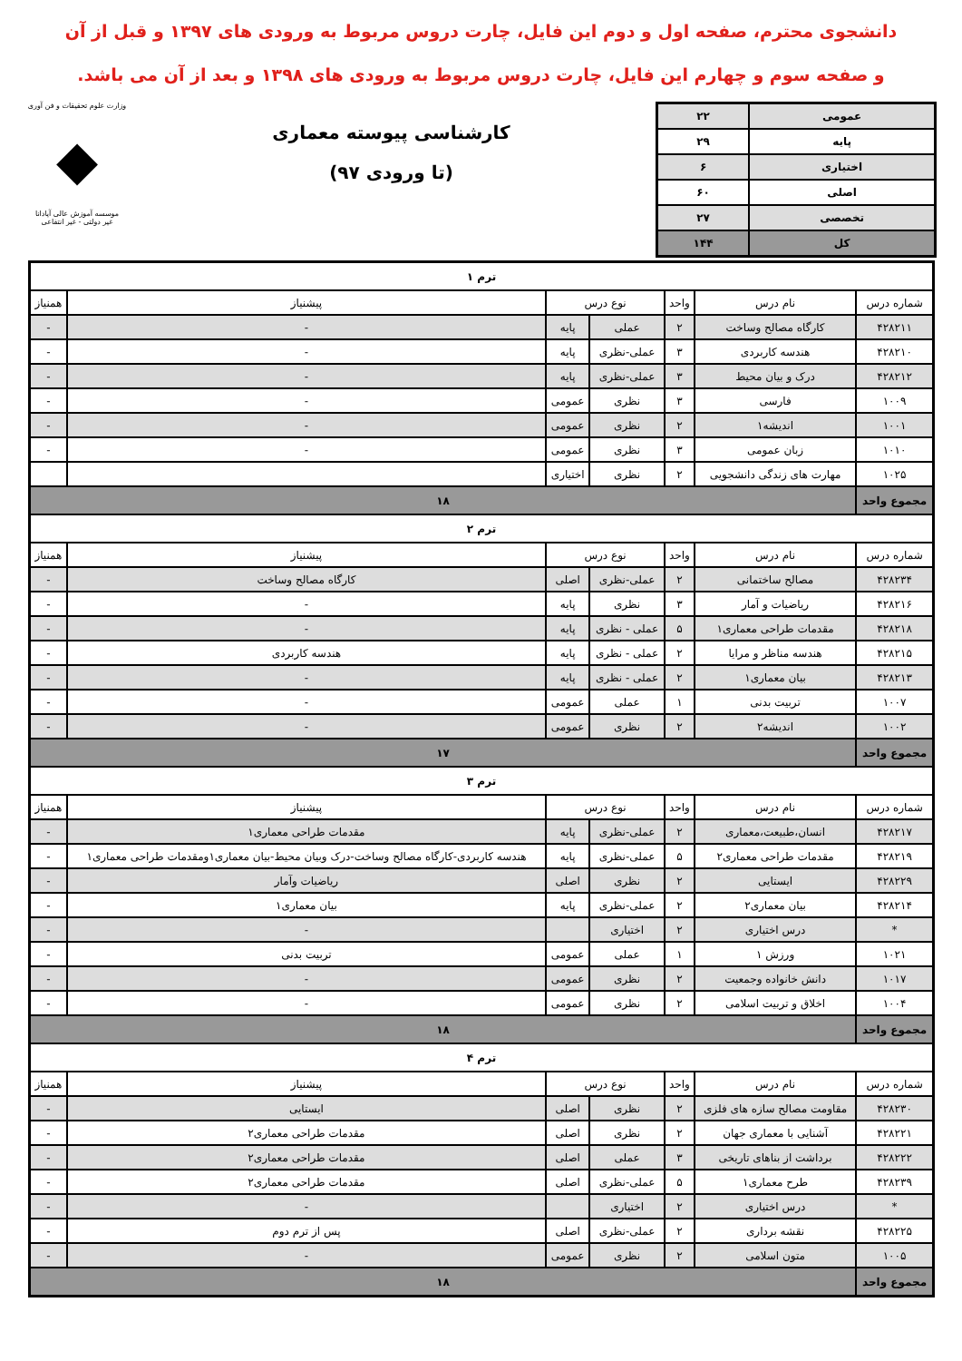دانشجوی محترم، صفحه اول و دوم این فایل، چارت دروس مربوط به ورودی های ۱۳۹۷ و قبل از آن
و صفحه سوم و چهارم این فایل، چارت دروس مربوط به ورودی های ۱۳۹۸ و بعد از آن می باشد.
| عمومی | ۲۲ |
| پایه | ۲۹ |
| اختیاری | ۶ |
| اصلی | ۶۰ |
| تخصصی | ۲۷ |
| کل | ۱۴۴ |
کارشناسی پیوسته معماری
(تا ورودی ۹۷)
وزارت علوم تحقیقات و فن آوری
◆
موسسه آموزش عالی آپادانا
غیر دولتی - غیر انتفاعی
| ترم ۱ | | | | | | |
| شماره درس | نام درس | واحد | نوع درس | | پیشنیاز | همنیاز |
| ۴۲۸۲۱۱ | کارگاه مصالح وساخت | ۲ | عملی | پایه | - | - |
| ۴۲۸۲۱۰ | هندسه کاربردی | ۳ | عملی-نظری | پایه | - | - |
| ۴۲۸۲۱۲ | درک و بیان محیط | ۳ | عملی-نظری | پایه | - | - |
| ۱۰۰۹ | فارسی | ۳ | نظری | عمومی | - | - |
| ۱۰۰۱ | اندیشه۱ | ۲ | نظری | عمومی | - | - |
| ۱۰۱۰ | زبان عمومی | ۳ | نظری | عمومی | - | - |
| ۱۰۲۵ | مهارت های زندگی دانشجویی | ۲ | نظری | اختیاری | | |
| مجموع واحد | ۱۸ | | | | | |
| ترم ۲ | | | | | | |
| شماره درس | نام درس | واحد | نوع درس | | پیشنیاز | همنیاز |
| ۴۲۸۲۳۴ | مصالح ساختمانی | ۲ | عملی-نظری | اصلی | کارگاه مصالح وساخت | - |
| ۴۲۸۲۱۶ | ریاضیات و آمار | ۳ | نظری | پایه | - | - |
| ۴۲۸۲۱۸ | مقدمات طراحی معماری۱ | ۵ | عملی - نظری | پایه | - | - |
| ۴۲۸۲۱۵ | هندسه مناظر و مرایا | ۲ | عملی - نظری | پایه | هندسه کاربردی | - |
| ۴۲۸۲۱۳ | بیان معماری۱ | ۲ | عملی - نظری | پایه | - | - |
| ۱۰۰۷ | تربیت بدنی | ۱ | عملی | عمومی | - | - |
| ۱۰۰۲ | اندیشه۲ | ۲ | نظری | عمومی | - | - |
| مجموع واحد | ۱۷ | | | | | |
| ترم ۳ | | | | | | |
| شماره درس | نام درس | واحد | نوع درس | | پیشنیاز | همنیاز |
| ۴۲۸۲۱۷ | انسان،طبیعت،معماری | ۲ | عملی-نظری | پایه | مقدمات طراحی معماری۱ | - |
| ۴۲۸۲۱۹ | مقدمات طراحی معماری۲ | ۵ | عملی-نظری | پایه | هندسه کاربردی-کارگاه مصالح وساخت-درک وبیان محیط-بیان معماری۱ومقدمات طراحی معماری۱ | - |
| ۴۲۸۲۲۹ | ایستایی | ۲ | نظری | اصلی | ریاضیات وآمار | - |
| ۴۲۸۲۱۴ | بیان معماری۲ | ۲ | عملی-نظری | پایه | بیان معماری۱ | - |
| * | درس اختیاری | ۲ | اختیاری | | - | - |
| ۱۰۲۱ | ورزش ۱ | ۱ | عملی | عمومی | تربیت بدنی | - |
| ۱۰۱۷ | دانش خانواده وجمعیت | ۲ | نظری | عمومی | - | - |
| ۱۰۰۴ | اخلاق و تربیت اسلامی | ۲ | نظری | عمومی | - | - |
| مجموع واحد | ۱۸ | | | | | |
| ترم ۴ | | | | | | |
| شماره درس | نام درس | واحد | نوع درس | | پیشنیاز | همنیاز |
| ۴۲۸۲۳۰ | مقاومت مصالح سازه های فلزی | ۲ | نظری | اصلی | ایستایی | - |
| ۴۲۸۲۲۱ | آشنایی با معماری جهان | ۲ | نظری | اصلی | مقدمات طراحی معماری۲ | - |
| ۴۲۸۲۲۲ | برداشت از بناهای تاریخی | ۳ | عملی | اصلی | مقدمات طراحی معماری۲ | - |
| ۴۲۸۲۳۹ | طرح معماری۱ | ۵ | عملی-نظری | اصلی | مقدمات طراحی معماری۲ | - |
| * | درس اختیاری | ۲ | اختیاری | | - | - |
| ۴۲۸۲۲۵ | نقشه برداری | ۲ | عملی-نظری | اصلی | پس از ترم دوم | - |
| ۱۰۰۵ | متون اسلامی | ۲ | نظری | عمومی | - | - |
| مجموع واحد | ۱۸ | | | | | |